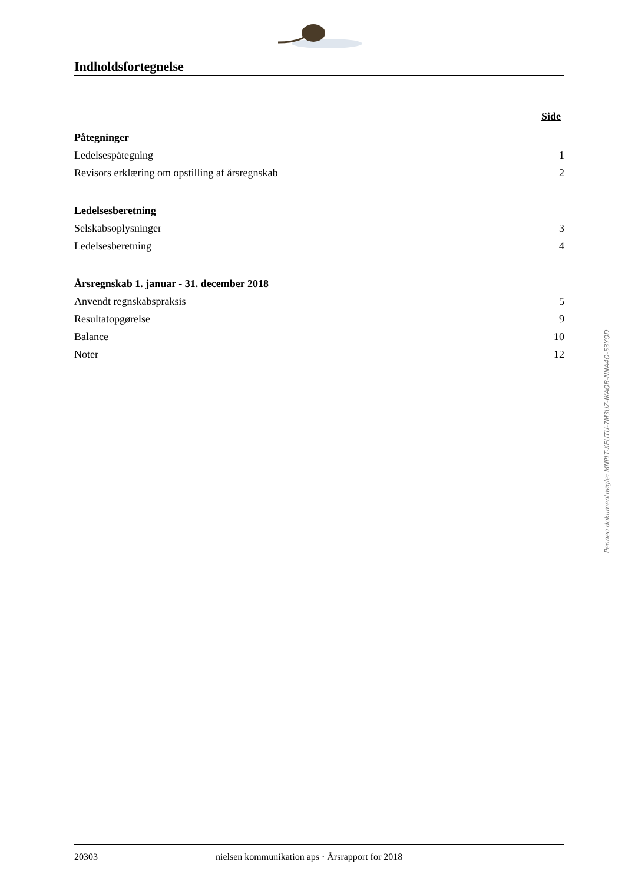Indholdsfortegnelse
Side
Påtegninger
Ledelsespåtegning 1
Revisors erklæring om opstilling af årsregnskab 2
Ledelsesberetning
Selskabsoplysninger 3
Ledelsesberetning 4
Årsregnskab 1. januar - 31. december 2018
Anvendt regnskabspraksis 5
Resultatopgørelse 9
Balance 10
Noter 12
20303 nielsen kommunikation aps · Årsrapport for 2018
Penneo dokumentnøgle: MNPLT-XEUTU-7M3UZ-IKAQB-NNA4O-53YQD